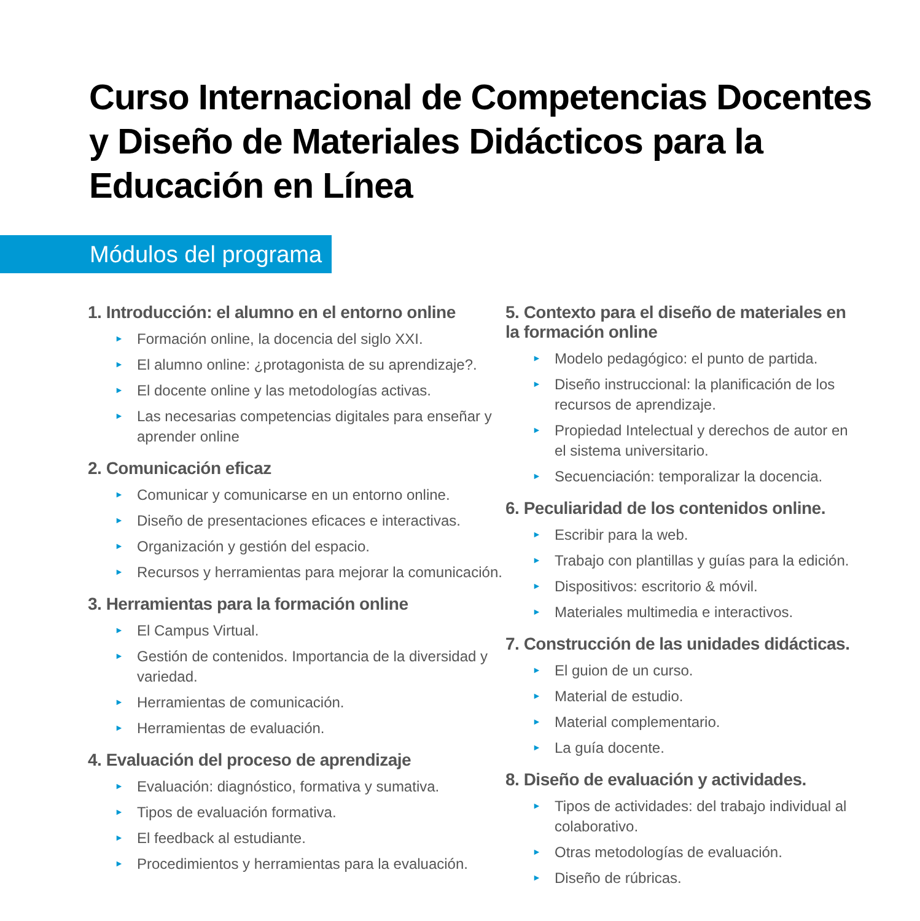Curso Internacional de Competencias Docentes y Diseño de Materiales Didácticos para la Educación en Línea
Módulos del programa
1. Introducción: el alumno en el entorno online
► Formación online, la docencia del siglo XXI.
► El alumno online: ¿protagonista de su aprendizaje?.
► El docente online y las metodologías activas.
► Las necesarias competencias digitales para enseñar y aprender online
2. Comunicación eficaz
► Comunicar y comunicarse en un entorno online.
► Diseño de presentaciones eficaces e interactivas.
► Organización y gestión del espacio.
► Recursos y herramientas para mejorar la comunicación.
3. Herramientas para la formación online
► El Campus Virtual.
► Gestión de contenidos. Importancia de la diversidad y variedad.
► Herramientas de comunicación.
► Herramientas de evaluación.
4. Evaluación del proceso de aprendizaje
► Evaluación: diagnóstico, formativa y sumativa.
► Tipos de evaluación formativa.
► El feedback al estudiante.
► Procedimientos y herramientas para la evaluación.
5. Contexto para el diseño de materiales en la formación online
► Modelo pedagógico: el punto de partida.
► Diseño instruccional: la planificación de los recursos de aprendizaje.
► Propiedad Intelectual y derechos de autor en el sistema universitario.
► Secuenciación: temporalizar la docencia.
6. Peculiaridad de los contenidos online.
► Escribir para la web.
► Trabajo con plantillas y guías para la edición.
► Dispositivos: escritorio & móvil.
► Materiales multimedia e interactivos.
7. Construcción de las unidades didácticas.
► El guion de un curso.
► Material de estudio.
► Material complementario.
► La guía docente.
8. Diseño de evaluación y actividades.
► Tipos de actividades: del trabajo individual al colaborativo.
► Otras metodologías de evaluación.
► Diseño de rúbricas.